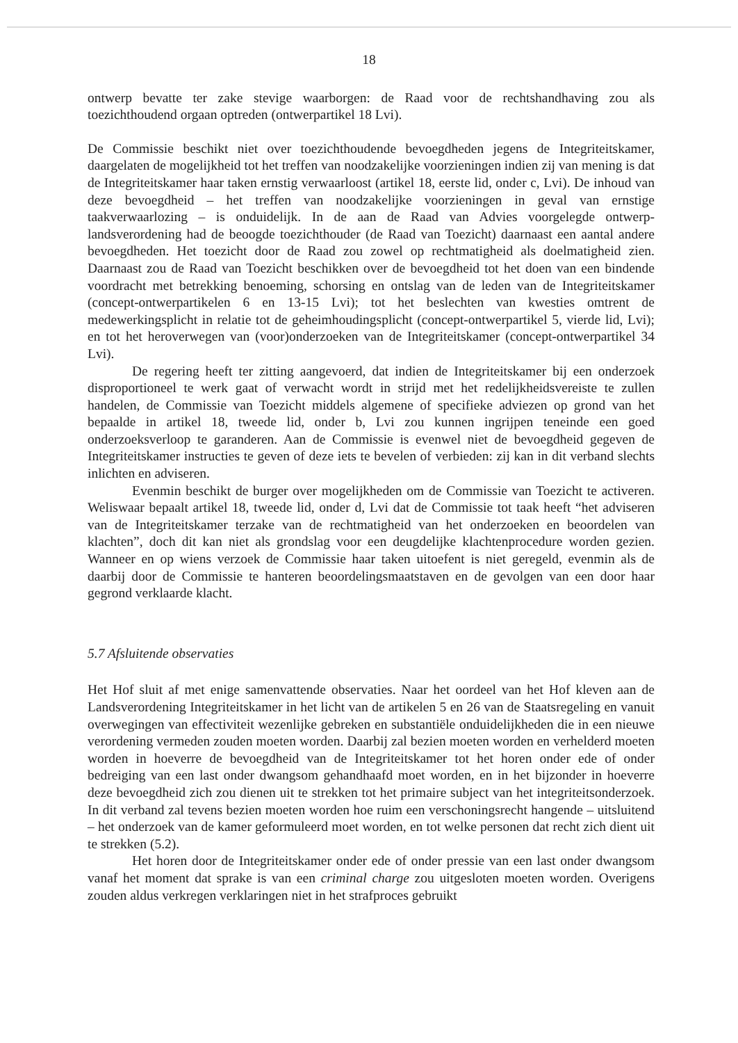18
ontwerp bevatte ter zake stevige waarborgen: de Raad voor de rechtshandhaving zou als toezichthoudend orgaan optreden (ontwerpartikel 18 Lvi).
De Commissie beschikt niet over toezichthoudende bevoegdheden jegens de Integriteitskamer, daargelaten de mogelijkheid tot het treffen van noodzakelijke voorzieningen indien zij van mening is dat de Integriteitskamer haar taken ernstig verwaarloost (artikel 18, eerste lid, onder c, Lvi). De inhoud van deze bevoegdheid – het treffen van noodzakelijke voorzieningen in geval van ernstige taakverwaarlozing – is onduidelijk. In de aan de Raad van Advies voorgelegde ontwerp-landsverordening had de beoogde toezichthouder (de Raad van Toezicht) daarnaast een aantal andere bevoegdheden. Het toezicht door de Raad zou zowel op rechtmatigheid als doelmatigheid zien. Daarnaast zou de Raad van Toezicht beschikken over de bevoegdheid tot het doen van een bindende voordracht met betrekking benoeming, schorsing en ontslag van de leden van de Integriteitskamer (concept-ontwerpartikelen 6 en 13-15 Lvi); tot het beslechten van kwesties omtrent de medewerkingsplicht in relatie tot de geheimhoudingsplicht (concept-ontwerpartikel 5, vierde lid, Lvi); en tot het heroverwegen van (voor)onderzoeken van de Integriteitskamer (concept-ontwerpartikel 34 Lvi).
De regering heeft ter zitting aangevoerd, dat indien de Integriteitskamer bij een onderzoek disproportioneel te werk gaat of verwacht wordt in strijd met het redelijkheidsvereiste te zullen handelen, de Commissie van Toezicht middels algemene of specifieke adviezen op grond van het bepaalde in artikel 18, tweede lid, onder b, Lvi zou kunnen ingrijpen teneinde een goed onderzoeksverloop te garanderen. Aan de Commissie is evenwel niet de bevoegdheid gegeven de Integriteitskamer instructies te geven of deze iets te bevelen of verbieden: zij kan in dit verband slechts inlichten en adviseren.
Evenmin beschikt de burger over mogelijkheden om de Commissie van Toezicht te activeren. Weliswaar bepaalt artikel 18, tweede lid, onder d, Lvi dat de Commissie tot taak heeft “het adviseren van de Integriteitskamer terzake van de rechtmatigheid van het onderzoeken en beoordelen van klachten”, doch dit kan niet als grondslag voor een deugdelijke klachtenprocedure worden gezien. Wanneer en op wiens verzoek de Commissie haar taken uitoefent is niet geregeld, evenmin als de daarbij door de Commissie te hanteren beoordelingsmaatstaven en de gevolgen van een door haar gegrond verklaarde klacht.
5.7 Afsluitende observaties
Het Hof sluit af met enige samenvattende observaties. Naar het oordeel van het Hof kleven aan de Landsverordening Integriteitskamer in het licht van de artikelen 5 en 26 van de Staatsregeling en vanuit overwegingen van effectiviteit wezenlijke gebreken en substantiële onduidelijkheden die in een nieuwe verordening vermeden zouden moeten worden. Daarbij zal bezien moeten worden en verhelderd moeten worden in hoeverre de bevoegdheid van de Integriteitskamer tot het horen onder ede of onder bedreiging van een last onder dwangsom gehandhaafd moet worden, en in het bijzonder in hoeverre deze bevoegdheid zich zou dienen uit te strekken tot het primaire subject van het integriteitsonderzoek. In dit verband zal tevens bezien moeten worden hoe ruim een verschoningsrecht hangende – uitsluitend – het onderzoek van de kamer geformuleerd moet worden, en tot welke personen dat recht zich dient uit te strekken (5.2).
Het horen door de Integriteitskamer onder ede of onder pressie van een last onder dwangsom vanaf het moment dat sprake is van een criminal charge zou uitgesloten moeten worden. Overigens zouden aldus verkregen verklaringen niet in het strafproces gebruikt